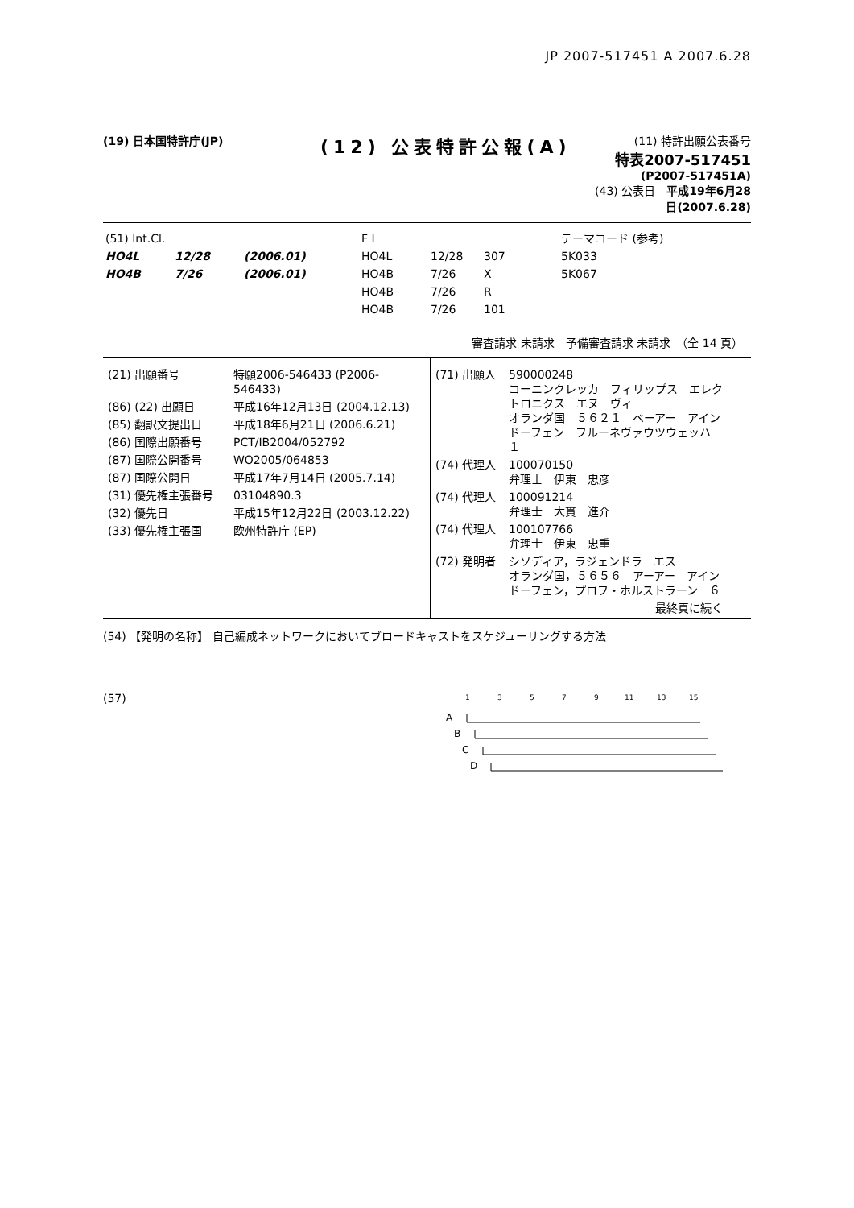JP 2007-517451 A 2007.6.28
(19) 日本国特許庁(JP)
(12) 公表特許公報(A)
(11) 特許出願公表番号
特表2007-517451
(P2007-517451A)
(43) 公表日　平成19年6月28日(2007.6.28)
| (51) Int.Cl. | | | F I | | | テーマコード (参考) |
| HO4L | 12/28 | (2006.01) | HO4L | 12/28 | 307 | 5K033 |
| HO4B | 7/26 | (2006.01) | HO4B | 7/26 | X | 5K067 |
| | | | HO4B | 7/26 | R | |
| | | | HO4B | 7/26 | 101 | |
審査請求 未請求　予備審査請求 未請求　（全 14 頁）
| / (21) 出願番号 / 特願2006-546433 (P2006-546433) / / (86) (22) 出願日 / 平成16年12月13日 (2004.12.13) / / (85) 翻訳文提出日 / 平成18年6月21日 (2006.6.21) / / (86) 国際出願番号 / PCT/IB2004/052792 / / (87) 国際公開番号 / WO2005/064853 / / (87) 国際公開日 / 平成17年7月14日 (2005.7.14) / / (31) 優先権主張番号 / 03104890.3 / / (32) 優先日 / 平成15年12月22日 (2003.12.22) / / (33) 優先権主張国 / 欧州特許庁 (EP) / | / (71) 出願人 / 590000248 コーニンクレッカ フィリップス エレク トロニクス エヌ ヴィ オランダ国 ５６２１ ベーアー アイン ドーフェン フルーネヴァウツウェッハ １ / / (74) 代理人 / 100070150 弁理士 伊東 忠彦 / / (74) 代理人 / 100091214 弁理士 大貫 進介 / / (74) 代理人 / 100107766 弁理士 伊東 忠重 / / (72) 発明者 / シソディア，ラジェンドラ エス オランダ国，５６５６ アーアー アイン ドーフェン，プロフ・ホルストラーン ６ / / / 最終頁に続く / |
(54) 【発明の名称】 自己編成ネットワークにおいてブロードキャストをスケジューリングする方法
(57)
1
3
5
7
9
11
13
15
A
B
C
D